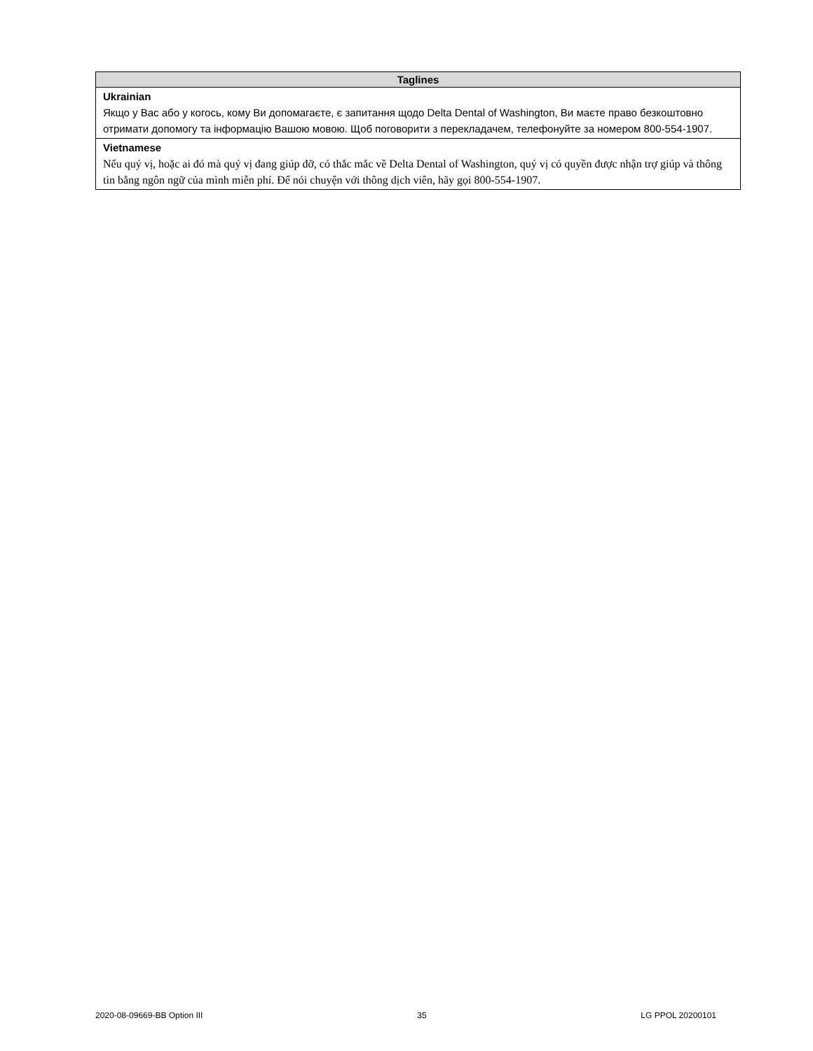| Taglines |
| --- |
| Ukrainian Якщо у Вас або у когось, кому Ви допомагаєте, є запитання щодо Delta Dental of Washington, Ви маєте право безкоштовно отримати допомогу та інформацію Вашою мовою. Щоб поговорити з перекладачем, телефонуйте за номером 800-554-1907. |
| Vietnamese Nếu quý vị, hoặc ai đó mà quý vị đang giúp đỡ, có thắc mắc về Delta Dental of Washington, quý vị có quyền được nhận trợ giúp và thông tin bằng ngôn ngữ của mình miễn phí. Để nói chuyện với thông dịch viên, hãy gọi 800-554-1907. |
2020-08-09669-BB Option III 35 LG PPOL 20200101